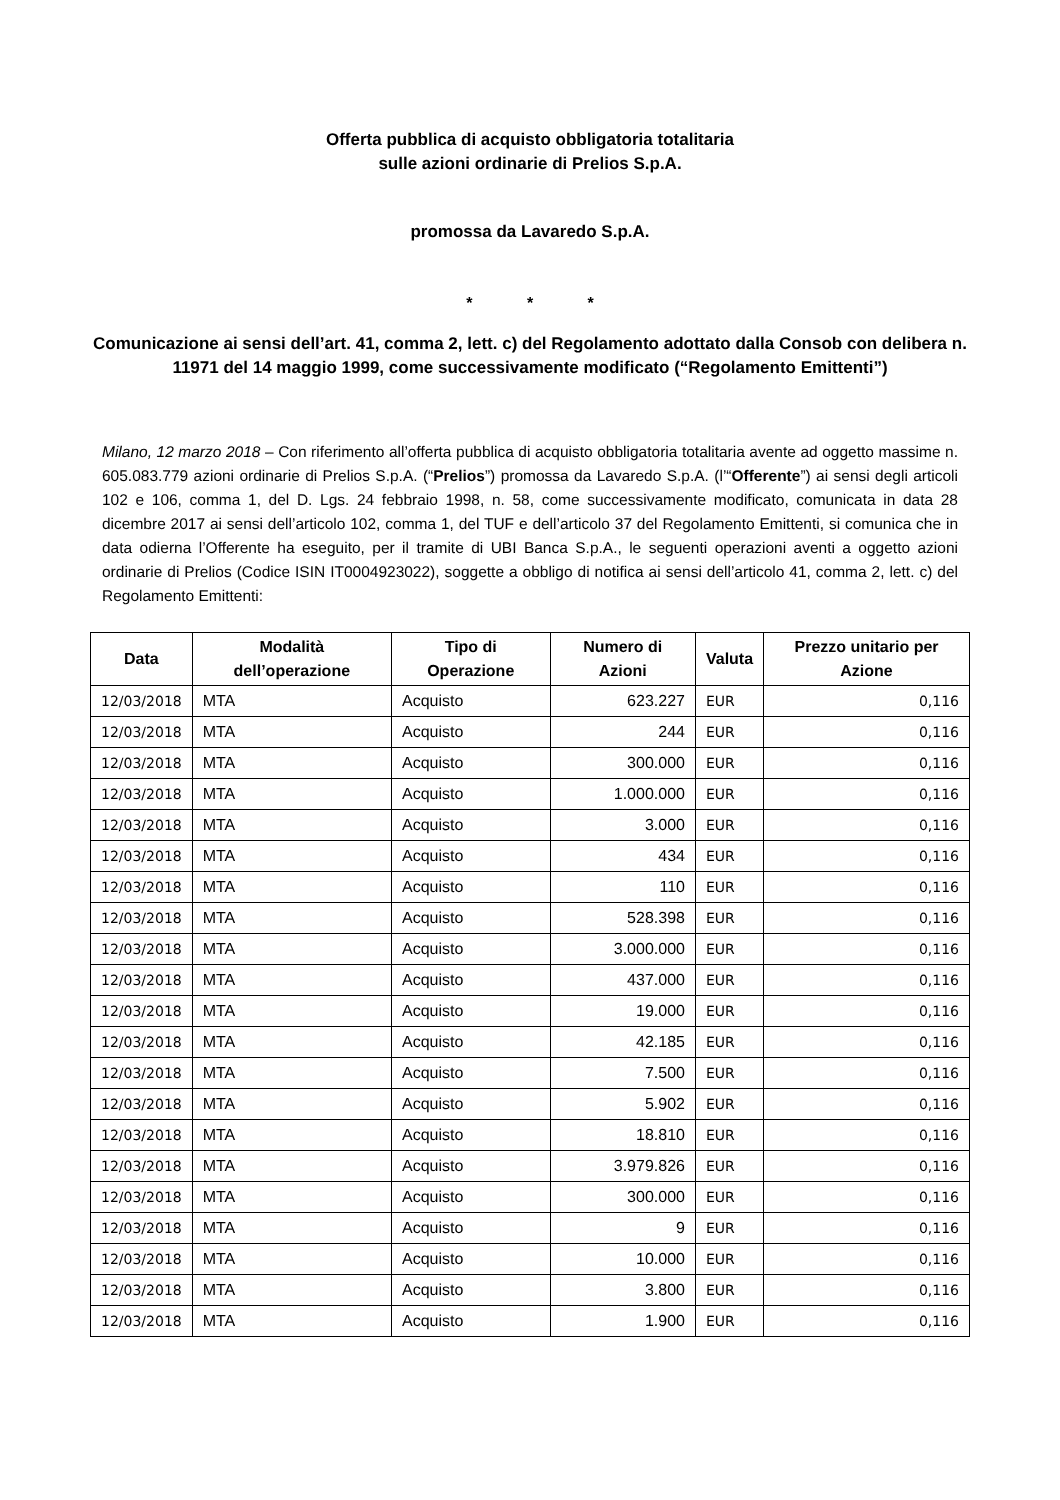Offerta pubblica di acquisto obbligatoria totalitaria
sulle azioni ordinarie di Prelios S.p.A.
promossa da Lavaredo S.p.A.
* * *
Comunicazione ai sensi dell’art. 41, comma 2, lett. c) del Regolamento adottato dalla Consob con delibera n. 11971 del 14 maggio 1999, come successivamente modificato (“Regolamento Emittenti”)
Milano, 12 marzo 2018 – Con riferimento all’offerta pubblica di acquisto obbligatoria totalitaria avente ad oggetto massime n. 605.083.779 azioni ordinarie di Prelios S.p.A. (“Prelios”) promossa da Lavaredo S.p.A. (l’“Offerente”) ai sensi degli articoli 102 e 106, comma 1, del D. Lgs. 24 febbraio 1998, n. 58, come successivamente modificato, comunicata in data 28 dicembre 2017 ai sensi dell’articolo 102, comma 1, del TUF e dell’articolo 37 del Regolamento Emittenti, si comunica che in data odierna l’Offerente ha eseguito, per il tramite di UBI Banca S.p.A., le seguenti operazioni aventi a oggetto azioni ordinarie di Prelios (Codice ISIN IT0004923022), soggette a obbligo di notifica ai sensi dell’articolo 41, comma 2, lett. c) del Regolamento Emittenti:
| Data | Modalità dell’operazione | Tipo di Operazione | Numero di Azioni | Valuta | Prezzo unitario per Azione |
| --- | --- | --- | --- | --- | --- |
| 12/03/2018 | MTA | Acquisto | 623.227 | EUR | 0,116 |
| 12/03/2018 | MTA | Acquisto | 244 | EUR | 0,116 |
| 12/03/2018 | MTA | Acquisto | 300.000 | EUR | 0,116 |
| 12/03/2018 | MTA | Acquisto | 1.000.000 | EUR | 0,116 |
| 12/03/2018 | MTA | Acquisto | 3.000 | EUR | 0,116 |
| 12/03/2018 | MTA | Acquisto | 434 | EUR | 0,116 |
| 12/03/2018 | MTA | Acquisto | 110 | EUR | 0,116 |
| 12/03/2018 | MTA | Acquisto | 528.398 | EUR | 0,116 |
| 12/03/2018 | MTA | Acquisto | 3.000.000 | EUR | 0,116 |
| 12/03/2018 | MTA | Acquisto | 437.000 | EUR | 0,116 |
| 12/03/2018 | MTA | Acquisto | 19.000 | EUR | 0,116 |
| 12/03/2018 | MTA | Acquisto | 42.185 | EUR | 0,116 |
| 12/03/2018 | MTA | Acquisto | 7.500 | EUR | 0,116 |
| 12/03/2018 | MTA | Acquisto | 5.902 | EUR | 0,116 |
| 12/03/2018 | MTA | Acquisto | 18.810 | EUR | 0,116 |
| 12/03/2018 | MTA | Acquisto | 3.979.826 | EUR | 0,116 |
| 12/03/2018 | MTA | Acquisto | 300.000 | EUR | 0,116 |
| 12/03/2018 | MTA | Acquisto | 9 | EUR | 0,116 |
| 12/03/2018 | MTA | Acquisto | 10.000 | EUR | 0,116 |
| 12/03/2018 | MTA | Acquisto | 3.800 | EUR | 0,116 |
| 12/03/2018 | MTA | Acquisto | 1.900 | EUR | 0,116 |